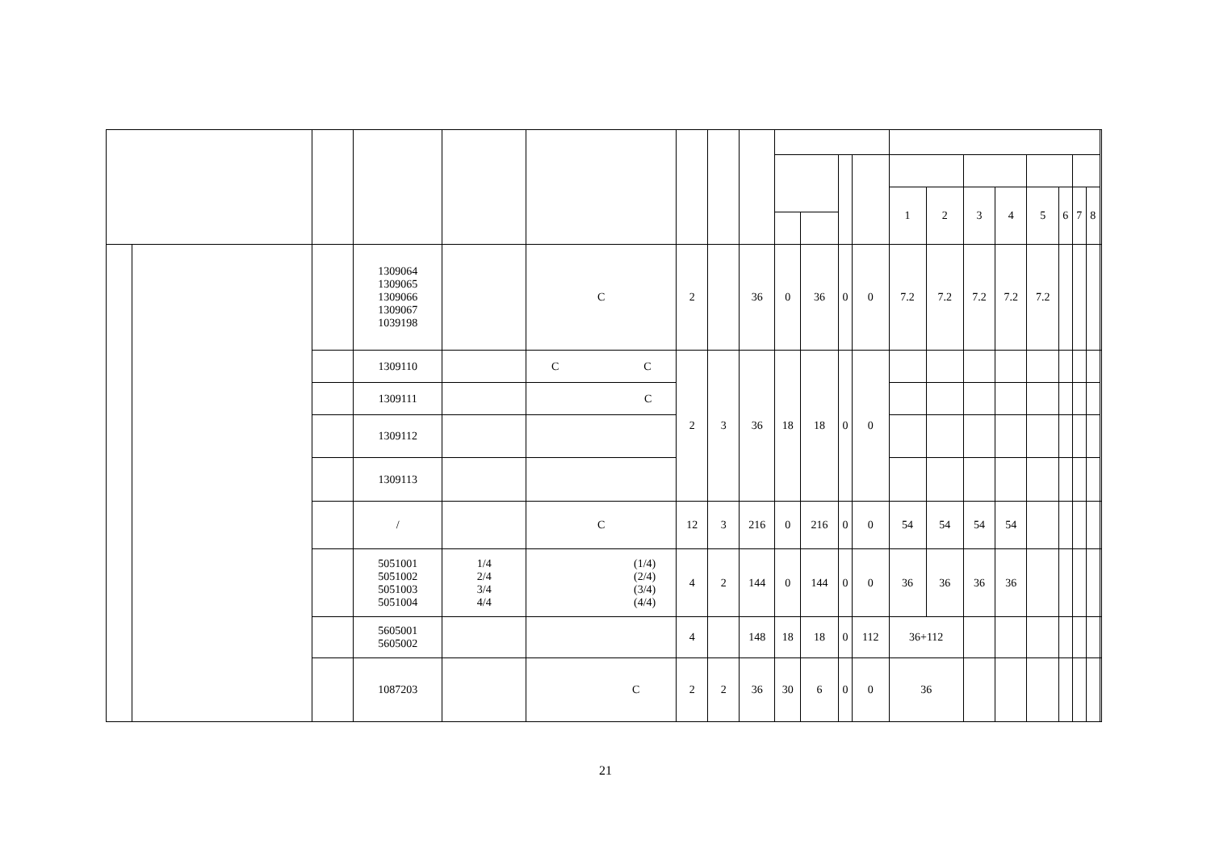| | | | | | | | | | | | | | 1 | 2 | 3 | 4 | 5 | 6 | 7 | 8 | |
| --- | --- | --- | --- | --- | --- | --- | --- | --- | --- | --- | --- | --- | --- | --- | --- | --- | --- | --- | --- | --- | --- |
| | | | 1309064 1309065 1309066 1309067 1039198 | | C | 2 | | 36 | 0 | 36 | 0 | 0 | 7.2 | 7.2 | 7.2 | 7.2 | 7.2 | | | | |
| | | | 1309110 | | C C | 2 | 3 | 36 | 18 | 18 | 0 | 0 | | | | | | | | | |
| | | | 1309111 | | C | | | | | | | | | | | | | | | | |
| | | | 1309112 | | | | | | | | | | | | | | | | | | |
| | | | 1309113 | | | | | | | | | | | | | | | | | | |
| | | | / | | C | 12 | 3 | 216 | 0 | 216 | 0 | 0 | 54 | 54 | 54 | 54 | | | | | |
| | | | 5051001 5051002 5051003 5051004 | 1/4 2/4 3/4 4/4 | (1/4) (2/4) (3/4) (4/4) | 4 | 2 | 144 | 0 | 144 | 0 | 0 | 36 | 36 | 36 | 36 | | | | | |
| | | | 5605001 5605002 | | | 4 | | 148 | 18 | 18 | 0 | 112 | 36+112 | | | | | | | | |
| | | | 1087203 | | C | 2 | 2 | 36 | 30 | 6 | 0 | 0 | 36 | | | | | | | | |
21